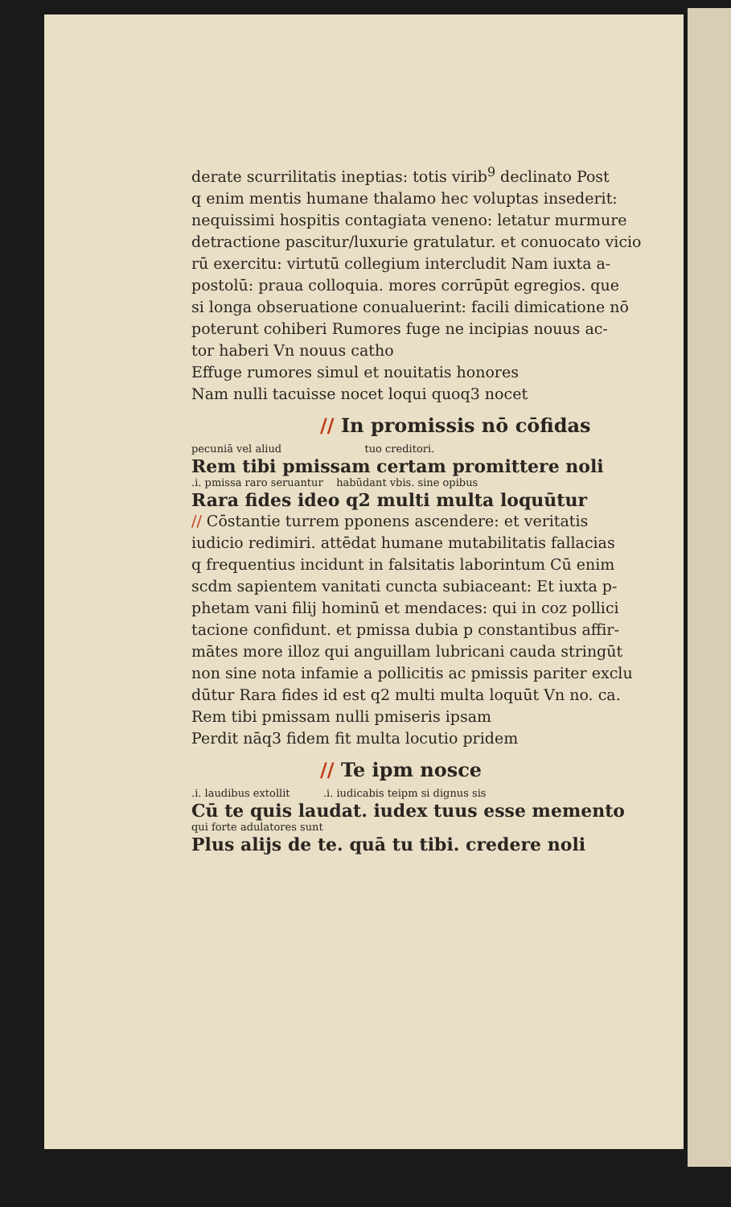derate scurrilitatis ineptias: totis virib<sup>9</sup> declinato Post
q enim mentis humane thalamo hec voluptas insederit:
nequissimi hospitis contagiata veneno: letatur murmure
detractione pascitur/luxurie gratulatur. et conuocato vicio
rū exercitu: virtutū collegium intercludit Nam iuxta a-
postolū: praua colloquia. mores corrūpūt egregios. que
si longa obseruatione conualuerint: facili dimicatione nō
poterunt cohiberi Rumores fuge ne incipias nouus ac-
tor haberi Vn nouus catho
Effuge rumores simul et nouitatis honores
Nam nulli tacuisse nocet loqui quoq3 nocet
// In promissis nō cōfidas
pecuniā vel aliud tuo creditori.
Rem tibi pmissam certam promittere noli
.i. pmissa raro seruantur habūdant vbis. sine opibus
Rara fides ideo q2 multi multa loquūtur
// Cōstantie turrem pponens ascendere: et veritatis
iudicio redimiri. attēdat humane mutabilitatis fallacias
q frequentius incidunt in falsitatis laborintum Cū enim
scdm sapientem vanitati cuncta subiaceant: Et iuxta p-
phetam vani filij hominū et mendaces: qui in coz pollici
tacione confidunt. et pmissa dubia p constantibus affir-
mātes more illoz qui anguillam lubricani cauda stringūt
non sine nota infamie a pollicitis ac pmissis pariter exclu
dūtur Rara fides id est q2 multi multa loquūt Vn no. ca.
Rem tibi pmissam nulli pmiseris ipsam
Perdit nāq3 fidem fit multa locutio pridem
// Te ipm nosce
.i. laudibus extollit .i. iudicabis teipm si dignus sis
Cū te quis laudat. iudex tuus esse memento
qui forte adulatores sunt
Plus alijs de te. quā tu tibi. credere noli